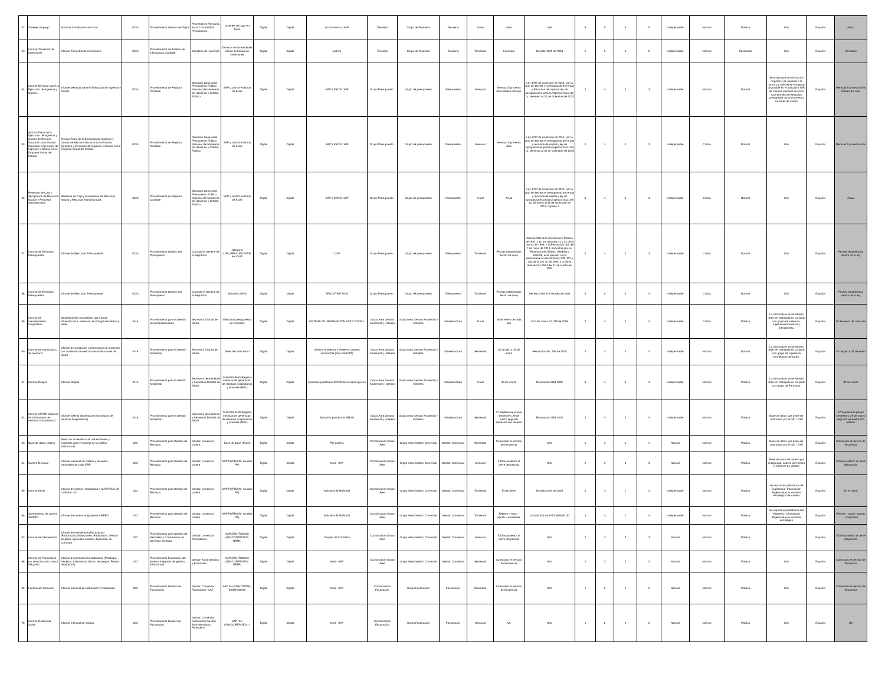| 52 | Ordenes de pago | Solicitud modificación de Giros. | GDG | Procedimiento Gestión de Pagos | Proveedores Revisoria fiscal Contabilidad Presupuesto. | Ordenes de pago en físico | Digital | Digital | archivo-fisico y SAP | Tesorero | Grupo de Tesoreria | Tesorería | Diario | diario | N/A | 5 | 5 | 5 | 5 | Indispensable | Normal | Pública | N/A | Español | diario |
| 53 | Informe Trimestral de Inversiones | Informe Trimestral de Inversiones | GDG | Procedimiento de Análisis de Información Contable | Ministerio de Hacienda | Extracto de las entidades donde se tienen las inversiones | Digital | Digital | archivo | Tesorero | Grupo de Tesoreria | Tesorería | Trimestral | trimestral | Decreto 1525 de 2008 | 5 | 5 | 5 | 5 | Indispensable | Normal | Reservada | N/A | Español | trimestral |
| 54 | Informe Mensual sobre la Ejecución de Ingresos y Gastos. | Informe Mensual sobre la Ejecución de Ingresos y Gastos. | GDG | Procedimiento de Registro Contable | Dirección General de Presupuesto Público Nacional del Ministerio de Hacienda y Crédito Público | SAP y control en libros de excel | Digital | Digital | SAP Y EXCEL SIIF | Grupo Presupuesto . | Grupo de presupuesto | Presupuesto | Mensual | Mensual 5 primeros días habiles del mes | Ley 1737 de diciembre de 2014, por la cual se decreta el presupuesto de rentas y Recursos de capital y ley de apropiaciones para la Vigencia fiscal del 1o. de enero al 31 de diciembre de 2015 | 4 | 4 | 4 | 3 | Indispensable | Normal | Normal | Se aclara que la informacion requrida y de acuerdo a la norma con APGN se encuentra disponible en el aplicativo SIIF, de manera mensual se envio los informes de ejecucion presupestal como empresa a los entes de control | Español | Mensual 5 primeros días habiles del mes |
| 55 | Archivo Plano de la Ejecución de Ingresos y Gastos de Recurso Nacional como Unidad Ejecutora y Ejecución de Ingresos y Gastos como Empresa Social del Estado. | Archivo Plano de la Ejecución de Ingresos y Gastos de Recurso Nacional como Unidad Ejecutora y Ejecución de Ingresos y Gastos como Empresa Social del Estado. | GDG | Procedimiento de Registro Contable | Dirección General de Presupuesto Público Nacional del Ministerio de Hacienda y Crédito Público | SAP y control en libros de excel | Digital | Digital | SAP Y EXCEL SIIF | Grupo Presupuesto . | Grupo de presupuesto | Presupuesto | Mensual | Mensual 5 primeros días | Ley 1737 de diciembre de 2014, por la cual se decreta el presupuesto de rentas y recursos de capital y ley de apropiaciones para la vigencia fiscal del 1o. de enero al 31 de diciembre de 2015 | 4 | 4 | 4 | 3 | Indispensable | Crítica | Normal | N/A | Español | Mensual 5 primeros días |
| 56 | Reservas de Caja y Apropiación de Recursos Nación y Recursos Administrados. | Reservas de Caja y Apropiación de Recursos Nación y Recursos Administrados. | GDG | Procedimiento de Registro Contable | Dirección General de Presupuesto Público Nacional del Ministerio de Hacienda y Crédito Público | SAP y control en libros de excel | Digital | Digital | SAP Y EXCEL SIIF | Grupo Presupuesto . | Grupo de presupuesto | Presupuesto | Anual | Anual | Ley 1737 de diciembre de 2014, por la cual se decreta el presupuesto de rentas y recursos de capital y ley de apropiaciones para la vigencia fiscal del 1o. de enero al 31 de diciembre de 2015, capitulo 3 | 4 | 4 | 4 | 3 | Indispensable | Crítica | Normal | N/A | Español | Anual |
| 57 | Informe de Ejecución Presupuestal | Informe de Ejecución Presupuestal | GDG | Procedimiento Gestión del Presupuesto | Contraloría General de la República | categoría CGR_PRESUPUESTAL del CHIP | Digital | Digital | CHIP | Grupo Presupuesto . | Grupo de presupuesto | Presupuesto | Trimestral | Fechas establecidas dentro de la ley | Artículo 268 de la Constitución Política de 1991, y en los artículos 41 y 42 de la Ley 42 de 1993, y la Resolución 001 del 7 de mayo de 2014, www.chip.gov.co, Resoluciones 554/03, 5993/08 y 6054/09, está previsto como sancionable en los artículos 100, 101 y 102 de la Ley 42 de 1993, y 4° de la Resolución 5554 del 11 de marzo de 2004 | 4 | 4 | 4 | 3 | Indispensable | Crítica | Normal | N/A | Español | Fechas establecidas dentro de la ley |
| 58 | Informe de Ejecución Presupuestal | Informe de Ejecución Presupuestal | GDG | Procedimiento Gestión del Presupuesto | Contraloría General de la República | Aplicativo SIHO | Digital | Digital | APLICATIVP SIHO | Grupo Presupuesto . | Grupo de presupuesto | Presupuesto | Trimestral | Fechas establecidas dentro de la ley | Decreto 2193 el 8 de julio de 2004 | 4 | 0 | 4 | 4 | Indispensable | Crítica | Normal | N/A | Español | Fechas establecidas dentro de la ley |
| 59 | Informe de mantenimiento hospitalario | Mantenimiento hospitalario que incluye infraestructura, sistemas, tecnología biomédica y redes. | GHA | Procedimiento para la Gestión de la Infraestructura | Secretaria Distrital de Salud | Ejecución presupuestal de contratos | Digital | Digital | SISTEMA DE INFORMACIÓN SAP Y EXCELL | Grupo Area Gestión Ambiental y Hotelera | Grupo Area Gestión Ambiental y Hotelera | Infraestructura | Anual | 30 de enero de cada año | Circular Unica No 049 de 2008 | 4 | 4 | 4 | 4 | Indispensable | Crítica | Pública | La información suministrada debe ser trabajada en conjunto con grupo de sistemas, ingenieria biomédica y presupuesto. | Español | 30 de enero de cada año |
| 60 | Informe de sustitución o de mercurio | Informe de sustitución o eliminación de productos con contenido de mercurio en Instituciones de Salud | GHA | Procedimiento para la Gestión Ambiental | Secretaria Distrital de Salud | Base de datos Word | Digital | Digital | Gestión Ambiental y Hotelera Carpeta compartida (\\inc-hoal-001) | Grupo Area Gestión Ambiental y Hotelera | Grupo Area Gestión Ambiental y Hotelera | Infraestructura | Semestral | 30 de julio y 31 de enero | Resolución No. 159 de 2015 | 4 | 4 | 4 | 4 | Indispensable | Normal | Normal | La información suministrada debe ser trabajada en conjunto con grupo de ingenieria biomédica y almacén. | Español | 30 de julio y 31 de enero |
| 61 | Informe Respel | Informe Respel | GHA | Procedimiento para la Gestión Ambiental | Secretaria de Ambiente y Secretaria Distrital de Salud | GHA-P03-F-20 Registro mensual de generación de residuos hospitalarios y similares (RH1) | Digital | Digital | Aplicativo plataforma IDEAM kuna.ideam.gov.co | Grupo Area Gestión Ambiental y Hotelera | Grupo Area Gestión Ambiental y Hotelera | Infraestructura | Anual | 30 de marzo | Resolución 1164 2002 | 4 | 4 | 4 | 4 | Indispensable | Normal | Pública | La información suministrada debe ser trabajada en conjunto con grupo de Farmacia. | Español | 30 de marzo |
| 62 | Informe SIRHO (Sistema de información de residuos hospitalarios) | Informe SIRHO (Sistema de información de residuos hospitalarios) | GHA | Procedimiento para la Gestión Ambiental | Secretaria de Ambiente y Secretaria Distrital de Salud | GHA-P03-F-20 Registro mensual de generación de residuos hospitalarios y similares (RH1) | Digital | Digital | Aplicativo plataforma SIRHO | Grupo Area Gestión Ambiental y Hotelera | Grupo Area Gestión Ambiental y Hotelera | Infraestructura | Semestral | 27 Septiembre primer semestre y 29 de marzo segundo semestre año anterior | Resolución 1164 2002 | 4 | 4 | 4 | 4 | Indispensable | Normal | Pública | Base de datos que debe ser controlada por el INC - ESE | Español | 27 Septiembre primer semestre y 29 de marzo segundo semestre año anterior |
| 63 | Base de datos cartera | Base con la identificación de entidades y contactos para el manejo de la cartera institucional | GCI | Procedimiento para Gestión de Recaudo | Gestión comercial cartera | Base de datos (Excel) | Digital | Digital | PC Cartera | Coordinadora Grupo Área | Grupo Área Gestión Comercial | Gestión Comercial | Semestral | Culminado el periodo de frecuencia | SIGI | 1 | 3 | 1 | 1 | Normal | Normal | Pública | Base de datos que debe ser controlada por el INC - ESE | Español | Culminado el periodo de frecuencia |
| 64 | Cartera Mensual | Informe mensual de cartera y recaudos mensuales de cada ERP | GCI | Procedimiento para Gestión de Recaudo | Gestión comercial cartera | SAP FI (FBL5N - Análisis PA) | Digital | Digital | NAS - SAP | Coordinadora Grupo Área | Grupo Área Gestión Comercial | Gestión Comercial | Mensual | 5 Días posterior al cierre del periodo | SIGI | 2 | 3 | 3 | 3 | Normal | Normal | Pública | Base de datos de cartera por antigüedad, cartera por factura e informes de gestión | Español | 5 Días posterior al cierre del periodo |
| 65 | Informe SIHO | Informe de cartera Hospitalaria a SUPERSALUD - MINSALUD | GCI | Procedimiento para Gestión de Recaudo | Gestión comercial cartera | SAP FI (FBL5N - Análisis PA) | Digital | Digital | Aplicativo MINSALUD | Coordinadora Grupo Área | Grupo Área Gestión Comercial | Gestión Comercial | Trimestral | En el cierre | Decreto 2193 de 2004 | 4 | 4 | 1 | 4 | Indispensable | Normal | Pública | Se reporta en plataforma de Supersalud. Información diligenciada por el aliado estratégico de cartera | Español | En el cierre |
| 66 | Saneamiento de cartera SISPRO | Informe de cartera Hospitalaria SISPRO | GCI | Procedimiento para Gestión de Recaudo | Gestión comercial cartera | SAP FI (FBL5N - Análisis PA) | Digital | Digital | Aplicativo MINSALUD | Coordinadora Grupo Área | Grupo Área Gestión Comercial | Gestión Comercial | Trimestral | Febrero - mayo - agosto - noviembre | Circular 030 de 2013 MINSALUD | 4 | 4 | 1 | 4 | Indispensable | Normal | Pública | Se reporta en plataforma del Ministerio. Información diligenciada por el aliado estratégico | Español | Febrero - mayo - agosto - noviembre |
| 67 | Informe de Interventoria | Informe de Interventoria Facturación (Facturación, Anulaciones, Radicación, Gestión de glosa, Episodios abiertos, Ejecución de Contrato) | GCI | Procedimiento para Gestión de Mercadeo y Contratación de Servicios de Salud | Gestión comercial Contratacion | SAP (ZISHTG0018; (/ISHCO/REPGEG; NRPA) | Digital | Digital | Carpeta de Contratos | Coordinadora Grupo Área | Grupo Área Gestión Comercial | Gestión Comercial | Mensual | 5 Días posterior al cierre del periodo | SIGI | 2 | 3 | 3 | 3 | Normal | Normal | Pública | | Español | 5 Días posterior al cierre del periodo |
| 68 | Informe de Facturacion por servicios -vs- control del gasto | Informe de prestaciones facturadas (Patologia, Genética, Laboratorio, Banco de sangre, Terapia respiratoria) | GCI | Procedimiento Evaluación del sistema integrado de gestión institucional | Gestión Administrativa y Financiera | SAP (ZISHTG0018; (/ISHCO/REPGEG; NRPA) | Digital | Digital | NAS - SAP | Coordinadora Grupo Área | Grupo Área Gestión Comercial | Gestión Comercial | Semestral | Culminado el periodo de frecuencia | SIGI | 1 | 2 | 2 | 2 | Normal | Normal | Pública | N/A | Español | Culminado el periodo de frecuencia |
| 69 | Facturación Mensual | Informe mensual de facturación y Radicación | GCI | Procedimiento Gestión de Facturación | Gestión Comercial Facturación- GAF | SAP SH (ZISHTG0009 - ZISHTG0018) | Digital | Digital | NAS - SAP | Coordinadora Facturación | Grupo Facturación | Facturación | Semestral | Culminado el periodo de frecuencia | SIGI | 1 | 2 | 2 | 2 | Normal | Normal | Pública | N/A | Español | Culminado el periodo de frecuencia |
| 70 | Informe Gestión de Glosa | Informe mensual de Glosas | GCI | Procedimiento Gestión de Facturación | Gestión Comercial Facturación Gestión Administrativa y Financiera | SAP ISH (/ISHCO/REPGEG - ) | Digital | Digital | NAS - SAP | Coordinadora Facturación | Grupo Facturación | Facturación | Semanal | NA | SIGI | 1 | 2 | 2 | 2 | Normal | Normal | Pública | N/A | Español | NA |